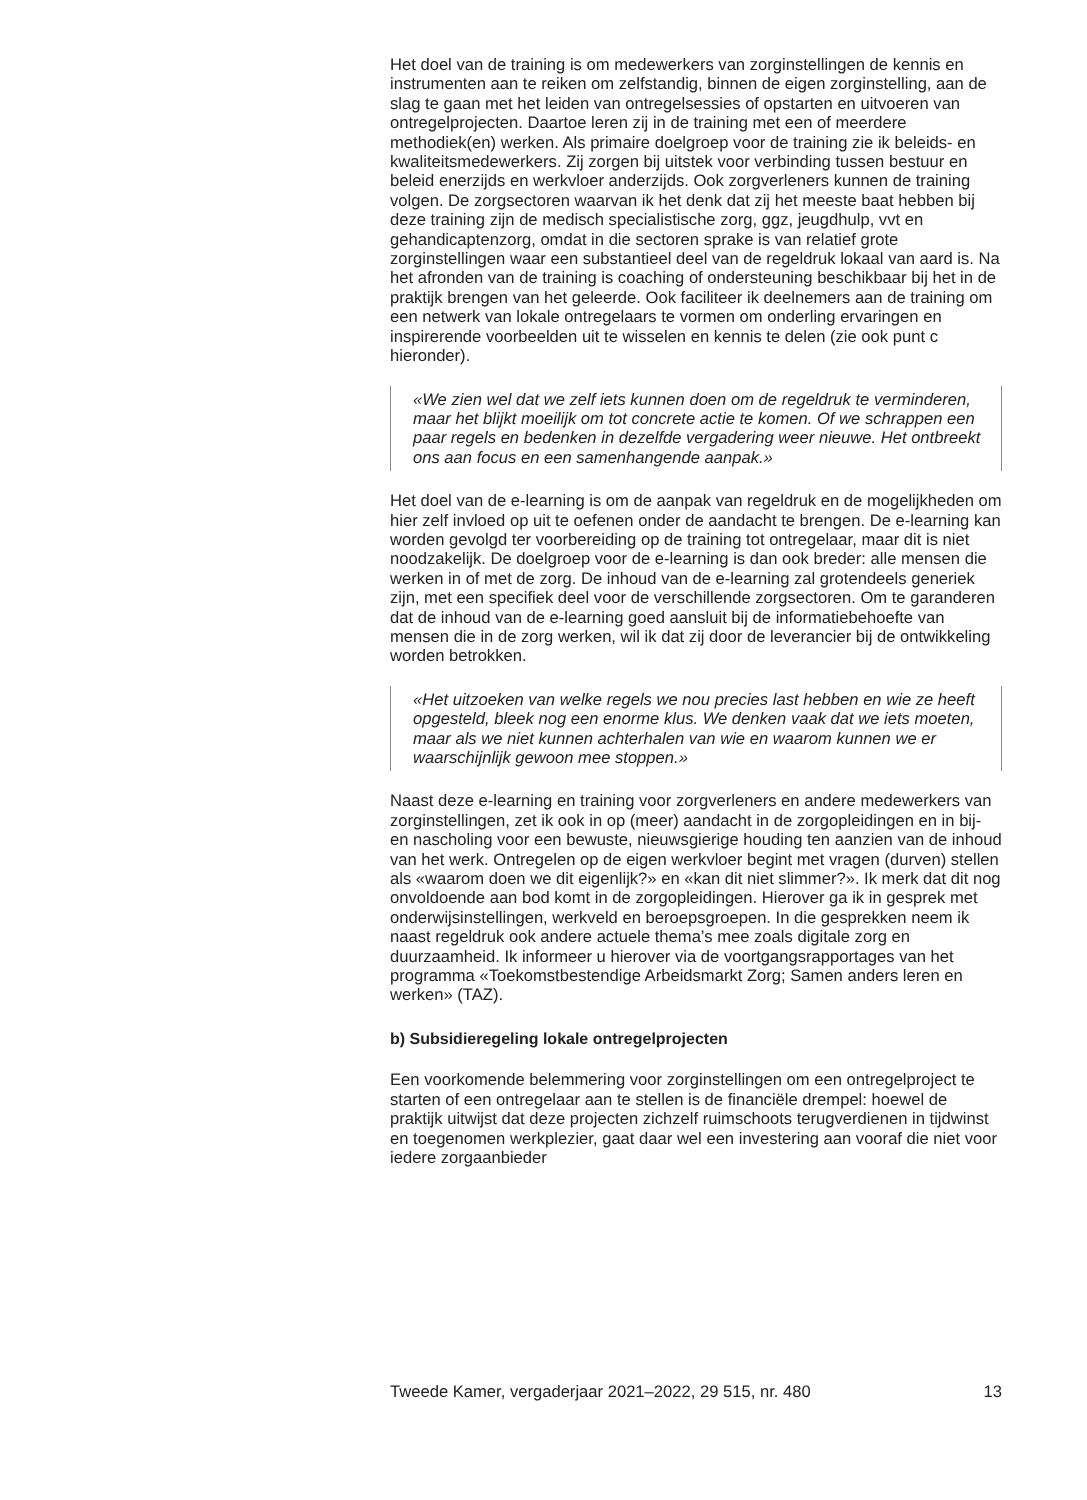Het doel van de training is om medewerkers van zorginstellingen de kennis en instrumenten aan te reiken om zelfstandig, binnen de eigen zorginstelling, aan de slag te gaan met het leiden van ontregelsessies of opstarten en uitvoeren van ontregelprojecten. Daartoe leren zij in de training met een of meerdere methodiek(en) werken. Als primaire doelgroep voor de training zie ik beleids- en kwaliteitsmedewerkers. Zij zorgen bij uitstek voor verbinding tussen bestuur en beleid enerzijds en werkvloer anderzijds. Ook zorgverleners kunnen de training volgen. De zorgsectoren waarvan ik het denk dat zij het meeste baat hebben bij deze training zijn de medisch specialistische zorg, ggz, jeugdhulp, vvt en gehandicaptenzorg, omdat in die sectoren sprake is van relatief grote zorginstellingen waar een substantieel deel van de regeldruk lokaal van aard is. Na het afronden van de training is coaching of ondersteuning beschikbaar bij het in de praktijk brengen van het geleerde. Ook faciliteer ik deelnemers aan de training om een netwerk van lokale ontregelaars te vormen om onderling ervaringen en inspirerende voorbeelden uit te wisselen en kennis te delen (zie ook punt c hieronder).
«We zien wel dat we zelf iets kunnen doen om de regeldruk te verminderen, maar het blijkt moeilijk om tot concrete actie te komen. Of we schrappen een paar regels en bedenken in dezelfde vergadering weer nieuwe. Het ontbreekt ons aan focus en een samenhangende aanpak.»
Het doel van de e-learning is om de aanpak van regeldruk en de mogelijkheden om hier zelf invloed op uit te oefenen onder de aandacht te brengen. De e-learning kan worden gevolgd ter voorbereiding op de training tot ontregelaar, maar dit is niet noodzakelijk. De doelgroep voor de e-learning is dan ook breder: alle mensen die werken in of met de zorg. De inhoud van de e-learning zal grotendeels generiek zijn, met een specifiek deel voor de verschillende zorgsectoren. Om te garanderen dat de inhoud van de e-learning goed aansluit bij de informatiebehoefte van mensen die in de zorg werken, wil ik dat zij door de leverancier bij de ontwikkeling worden betrokken.
«Het uitzoeken van welke regels we nou precies last hebben en wie ze heeft opgesteld, bleek nog een enorme klus. We denken vaak dat we iets moeten, maar als we niet kunnen achterhalen van wie en waarom kunnen we er waarschijnlijk gewoon mee stoppen.»
Naast deze e-learning en training voor zorgverleners en andere medewerkers van zorginstellingen, zet ik ook in op (meer) aandacht in de zorgopleidingen en in bij- en nascholing voor een bewuste, nieuwsgierige houding ten aanzien van de inhoud van het werk. Ontregelen op de eigen werkvloer begint met vragen (durven) stellen als «waarom doen we dit eigenlijk?» en «kan dit niet slimmer?». Ik merk dat dit nog onvoldoende aan bod komt in de zorgopleidingen. Hierover ga ik in gesprek met onderwijsinstellingen, werkveld en beroepsgroepen. In die gesprekken neem ik naast regeldruk ook andere actuele thema’s mee zoals digitale zorg en duurzaamheid. Ik informeer u hierover via de voortgangsrapportages van het programma «Toekomstbestendige Arbeidsmarkt Zorg; Samen anders leren en werken» (TAZ).
b) Subsidieregeling lokale ontregelprojecten
Een voorkomende belemmering voor zorginstellingen om een ontregelproject te starten of een ontregelaar aan te stellen is de financiële drempel: hoewel de praktijk uitwijst dat deze projecten zichzelf ruimschoots terugverdienen in tijdwinst en toegenomen werkplezier, gaat daar wel een investering aan vooraf die niet voor iedere zorgaanbieder
Tweede Kamer, vergaderjaar 2021–2022, 29 515, nr. 480 13